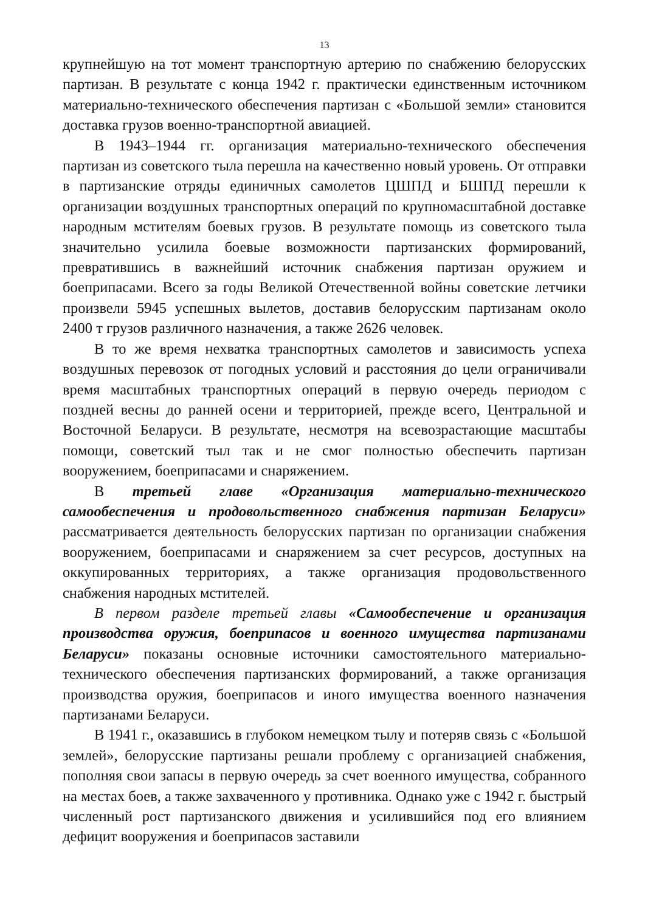13
крупнейшую на тот момент транспортную артерию по снабжению белорусских партизан. В результате с конца 1942 г. практически единственным источником материально-технического обеспечения партизан с «Большой земли» становится доставка грузов военно-транспортной авиацией.
В 1943–1944 гг. организация материально-технического обеспечения партизан из советского тыла перешла на качественно новый уровень. От отправки в партизанские отряды единичных самолетов ЦШПД и БШПД перешли к организации воздушных транспортных операций по крупномасштабной доставке народным мстителям боевых грузов. В результате помощь из советского тыла значительно усилила боевые возможности партизанских формирований, превратившись в важнейший источник снабжения партизан оружием и боеприпасами. Всего за годы Великой Отечественной войны советские летчики произвели 5945 успешных вылетов, доставив белорусским партизанам около 2400 т грузов различного назначения, а также 2626 человек.
В то же время нехватка транспортных самолетов и зависимость успеха воздушных перевозок от погодных условий и расстояния до цели ограничивали время масштабных транспортных операций в первую очередь периодом с поздней весны до ранней осени и территорией, прежде всего, Центральной и Восточной Беларуси. В результате, несмотря на всевозрастающие масштабы помощи, советский тыл так и не смог полностью обеспечить партизан вооружением, боеприпасами и снаряжением.
В третьей главе «Организация материально-технического самообеспечения и продовольственного снабжения партизан Беларуси» рассматривается деятельность белорусских партизан по организации снабжения вооружением, боеприпасами и снаряжением за счет ресурсов, доступных на оккупированных территориях, а также организация продовольственного снабжения народных мстителей.
В первом разделе третьей главы «Самообеспечение и организация производства оружия, боеприпасов и военного имущества партизанами Беларуси» показаны основные источники самостоятельного материально-технического обеспечения партизанских формирований, а также организация производства оружия, боеприпасов и иного имущества военного назначения партизанами Беларуси.
В 1941 г., оказавшись в глубоком немецком тылу и потеряв связь с «Большой землей», белорусские партизаны решали проблему с организацией снабжения, пополняя свои запасы в первую очередь за счет военного имущества, собранного на местах боев, а также захваченного у противника. Однако уже с 1942 г. быстрый численный рост партизанского движения и усилившийся под его влиянием дефицит вооружения и боеприпасов заставили